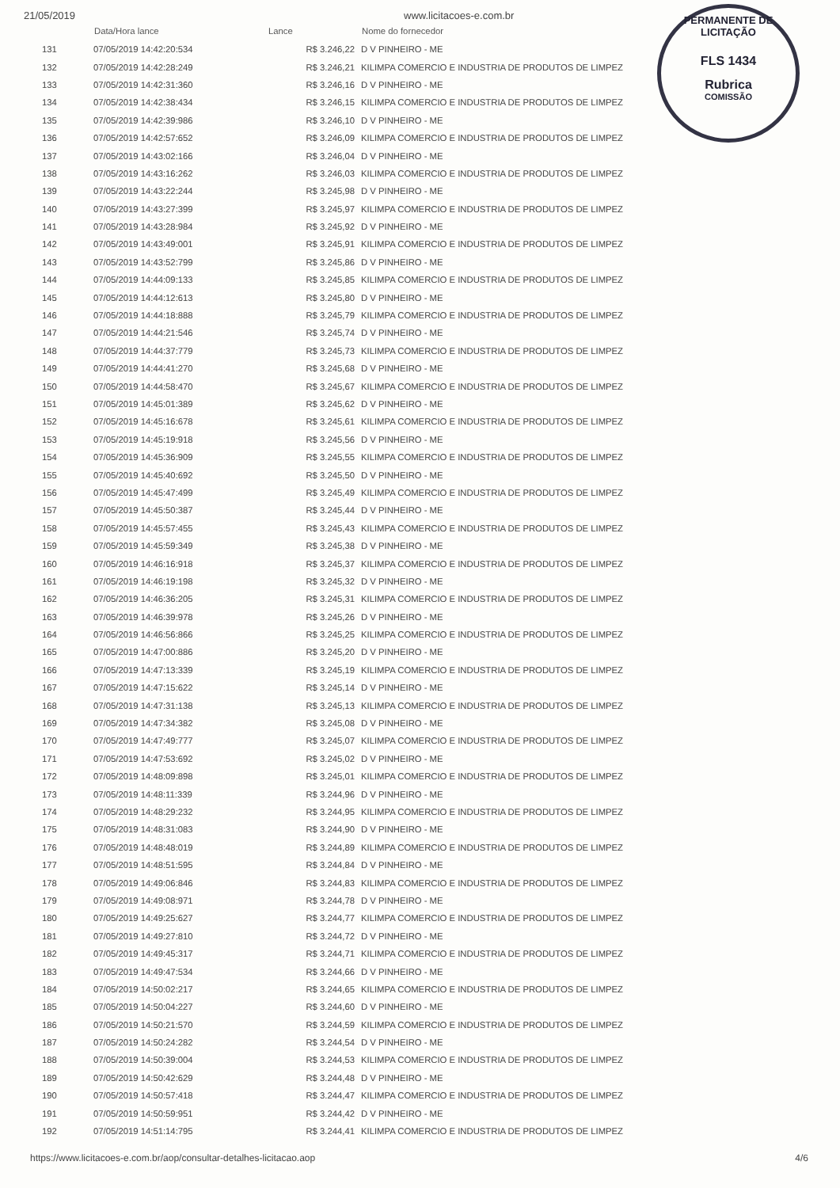21/05/2019 www.licitacoes-e.com.br
PERMANENTE DE LICITAÇÃO
FLS 1434
Rubrica
COMISSÃO
| | Data/Hora lance | Lance | Nome do fornecedor |
| --- | --- | --- | --- |
| 131 | 07/05/2019 14:42:20:534 | R$ 3.246,22 | D V PINHEIRO - ME |
| 132 | 07/05/2019 14:42:28:249 | R$ 3.246,21 | KILIMPA COMERCIO E INDUSTRIA DE PRODUTOS DE LIMPEZ |
| 133 | 07/05/2019 14:42:31:360 | R$ 3.246,16 | D V PINHEIRO - ME |
| 134 | 07/05/2019 14:42:38:434 | R$ 3.246,15 | KILIMPA COMERCIO E INDUSTRIA DE PRODUTOS DE LIMPEZ |
| 135 | 07/05/2019 14:42:39:986 | R$ 3.246,10 | D V PINHEIRO - ME |
| 136 | 07/05/2019 14:42:57:652 | R$ 3.246,09 | KILIMPA COMERCIO E INDUSTRIA DE PRODUTOS DE LIMPEZ |
| 137 | 07/05/2019 14:43:02:166 | R$ 3.246,04 | D V PINHEIRO - ME |
| 138 | 07/05/2019 14:43:16:262 | R$ 3.246,03 | KILIMPA COMERCIO E INDUSTRIA DE PRODUTOS DE LIMPEZ |
| 139 | 07/05/2019 14:43:22:244 | R$ 3.245,98 | D V PINHEIRO - ME |
| 140 | 07/05/2019 14:43:27:399 | R$ 3.245,97 | KILIMPA COMERCIO E INDUSTRIA DE PRODUTOS DE LIMPEZ |
| 141 | 07/05/2019 14:43:28:984 | R$ 3.245,92 | D V PINHEIRO - ME |
| 142 | 07/05/2019 14:43:49:001 | R$ 3.245,91 | KILIMPA COMERCIO E INDUSTRIA DE PRODUTOS DE LIMPEZ |
| 143 | 07/05/2019 14:43:52:799 | R$ 3.245,86 | D V PINHEIRO - ME |
| 144 | 07/05/2019 14:44:09:133 | R$ 3.245,85 | KILIMPA COMERCIO E INDUSTRIA DE PRODUTOS DE LIMPEZ |
| 145 | 07/05/2019 14:44:12:613 | R$ 3.245,80 | D V PINHEIRO - ME |
| 146 | 07/05/2019 14:44:18:888 | R$ 3.245,79 | KILIMPA COMERCIO E INDUSTRIA DE PRODUTOS DE LIMPEZ |
| 147 | 07/05/2019 14:44:21:546 | R$ 3.245,74 | D V PINHEIRO - ME |
| 148 | 07/05/2019 14:44:37:779 | R$ 3.245,73 | KILIMPA COMERCIO E INDUSTRIA DE PRODUTOS DE LIMPEZ |
| 149 | 07/05/2019 14:44:41:270 | R$ 3.245,68 | D V PINHEIRO - ME |
| 150 | 07/05/2019 14:44:58:470 | R$ 3.245,67 | KILIMPA COMERCIO E INDUSTRIA DE PRODUTOS DE LIMPEZ |
| 151 | 07/05/2019 14:45:01:389 | R$ 3.245,62 | D V PINHEIRO - ME |
| 152 | 07/05/2019 14:45:16:678 | R$ 3.245,61 | KILIMPA COMERCIO E INDUSTRIA DE PRODUTOS DE LIMPEZ |
| 153 | 07/05/2019 14:45:19:918 | R$ 3.245,56 | D V PINHEIRO - ME |
| 154 | 07/05/2019 14:45:36:909 | R$ 3.245,55 | KILIMPA COMERCIO E INDUSTRIA DE PRODUTOS DE LIMPEZ |
| 155 | 07/05/2019 14:45:40:692 | R$ 3.245,50 | D V PINHEIRO - ME |
| 156 | 07/05/2019 14:45:47:499 | R$ 3.245,49 | KILIMPA COMERCIO E INDUSTRIA DE PRODUTOS DE LIMPEZ |
| 157 | 07/05/2019 14:45:50:387 | R$ 3.245,44 | D V PINHEIRO - ME |
| 158 | 07/05/2019 14:45:57:455 | R$ 3.245,43 | KILIMPA COMERCIO E INDUSTRIA DE PRODUTOS DE LIMPEZ |
| 159 | 07/05/2019 14:45:59:349 | R$ 3.245,38 | D V PINHEIRO - ME |
| 160 | 07/05/2019 14:46:16:918 | R$ 3.245,37 | KILIMPA COMERCIO E INDUSTRIA DE PRODUTOS DE LIMPEZ |
| 161 | 07/05/2019 14:46:19:198 | R$ 3.245,32 | D V PINHEIRO - ME |
| 162 | 07/05/2019 14:46:36:205 | R$ 3.245,31 | KILIMPA COMERCIO E INDUSTRIA DE PRODUTOS DE LIMPEZ |
| 163 | 07/05/2019 14:46:39:978 | R$ 3.245,26 | D V PINHEIRO - ME |
| 164 | 07/05/2019 14:46:56:866 | R$ 3.245,25 | KILIMPA COMERCIO E INDUSTRIA DE PRODUTOS DE LIMPEZ |
| 165 | 07/05/2019 14:47:00:886 | R$ 3.245,20 | D V PINHEIRO - ME |
| 166 | 07/05/2019 14:47:13:339 | R$ 3.245,19 | KILIMPA COMERCIO E INDUSTRIA DE PRODUTOS DE LIMPEZ |
| 167 | 07/05/2019 14:47:15:622 | R$ 3.245,14 | D V PINHEIRO - ME |
| 168 | 07/05/2019 14:47:31:138 | R$ 3.245,13 | KILIMPA COMERCIO E INDUSTRIA DE PRODUTOS DE LIMPEZ |
| 169 | 07/05/2019 14:47:34:382 | R$ 3.245,08 | D V PINHEIRO - ME |
| 170 | 07/05/2019 14:47:49:777 | R$ 3.245,07 | KILIMPA COMERCIO E INDUSTRIA DE PRODUTOS DE LIMPEZ |
| 171 | 07/05/2019 14:47:53:692 | R$ 3.245,02 | D V PINHEIRO - ME |
| 172 | 07/05/2019 14:48:09:898 | R$ 3.245,01 | KILIMPA COMERCIO E INDUSTRIA DE PRODUTOS DE LIMPEZ |
| 173 | 07/05/2019 14:48:11:339 | R$ 3.244,96 | D V PINHEIRO - ME |
| 174 | 07/05/2019 14:48:29:232 | R$ 3.244,95 | KILIMPA COMERCIO E INDUSTRIA DE PRODUTOS DE LIMPEZ |
| 175 | 07/05/2019 14:48:31:083 | R$ 3.244,90 | D V PINHEIRO - ME |
| 176 | 07/05/2019 14:48:48:019 | R$ 3.244,89 | KILIMPA COMERCIO E INDUSTRIA DE PRODUTOS DE LIMPEZ |
| 177 | 07/05/2019 14:48:51:595 | R$ 3.244,84 | D V PINHEIRO - ME |
| 178 | 07/05/2019 14:49:06:846 | R$ 3.244,83 | KILIMPA COMERCIO E INDUSTRIA DE PRODUTOS DE LIMPEZ |
| 179 | 07/05/2019 14:49:08:971 | R$ 3.244,78 | D V PINHEIRO - ME |
| 180 | 07/05/2019 14:49:25:627 | R$ 3.244,77 | KILIMPA COMERCIO E INDUSTRIA DE PRODUTOS DE LIMPEZ |
| 181 | 07/05/2019 14:49:27:810 | R$ 3.244,72 | D V PINHEIRO - ME |
| 182 | 07/05/2019 14:49:45:317 | R$ 3.244,71 | KILIMPA COMERCIO E INDUSTRIA DE PRODUTOS DE LIMPEZ |
| 183 | 07/05/2019 14:49:47:534 | R$ 3.244,66 | D V PINHEIRO - ME |
| 184 | 07/05/2019 14:50:02:217 | R$ 3.244,65 | KILIMPA COMERCIO E INDUSTRIA DE PRODUTOS DE LIMPEZ |
| 185 | 07/05/2019 14:50:04:227 | R$ 3.244,60 | D V PINHEIRO - ME |
| 186 | 07/05/2019 14:50:21:570 | R$ 3.244,59 | KILIMPA COMERCIO E INDUSTRIA DE PRODUTOS DE LIMPEZ |
| 187 | 07/05/2019 14:50:24:282 | R$ 3.244,54 | D V PINHEIRO - ME |
| 188 | 07/05/2019 14:50:39:004 | R$ 3.244,53 | KILIMPA COMERCIO E INDUSTRIA DE PRODUTOS DE LIMPEZ |
| 189 | 07/05/2019 14:50:42:629 | R$ 3.244,48 | D V PINHEIRO - ME |
| 190 | 07/05/2019 14:50:57:418 | R$ 3.244,47 | KILIMPA COMERCIO E INDUSTRIA DE PRODUTOS DE LIMPEZ |
| 191 | 07/05/2019 14:50:59:951 | R$ 3.244,42 | D V PINHEIRO - ME |
| 192 | 07/05/2019 14:51:14:795 | R$ 3.244,41 | KILIMPA COMERCIO E INDUSTRIA DE PRODUTOS DE LIMPEZ |
https://www.licitacoes-e.com.br/aop/consultar-detalhes-licitacao.aop
4/6